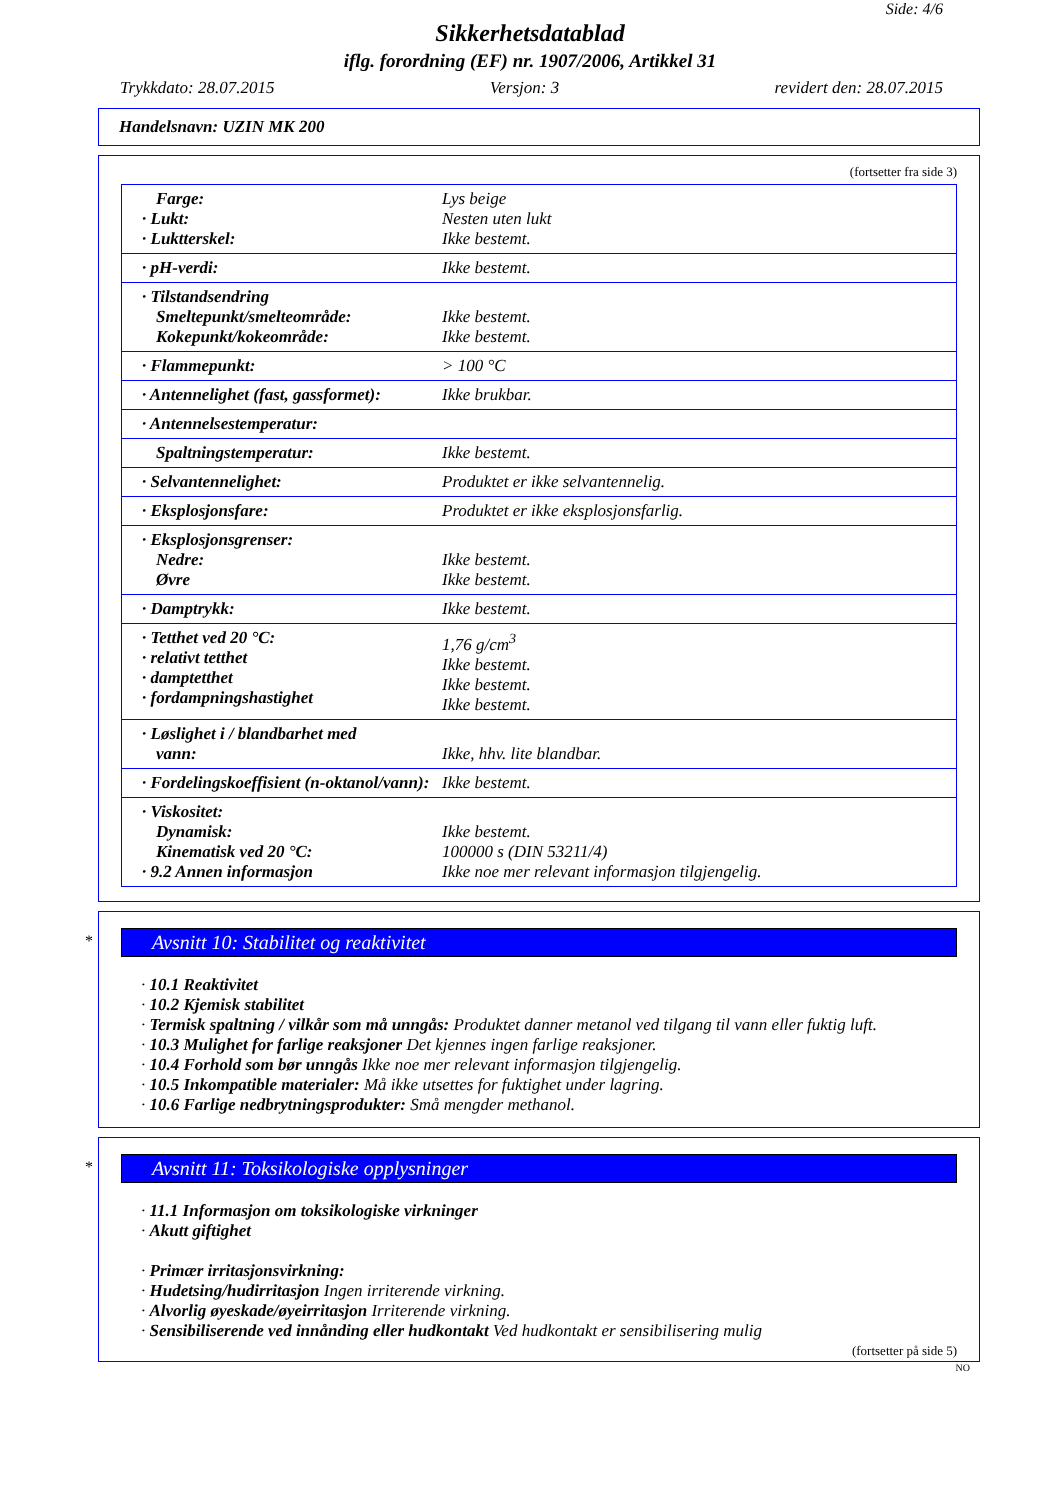Side: 4/6
Sikkerhetsdatablad
iflg. forordning (EF) nr. 1907/2006, Artikkel 31
Trykkdato: 28.07.2015 Versjon: 3 revidert den: 28.07.2015
Handelsnavn: UZIN MK 200
(fortsetter fra side 3)
| Farge: · Lukt: · Luktterskel: | Lys beige Nesten uten lukt Ikke bestemt. |
| · pH-verdi: | Ikke bestemt. |
| · Tilstandsendring Smeltepunkt/smelteområde: Kokepunkt/kokeområde: | Ikke bestemt. Ikke bestemt. |
| · Flammepunkt: | > 100 °C |
| · Antennelighet (fast, gassformet): | Ikke brukbar. |
| · Antennelsestemperatur: | |
| Spaltningstemperatur: | Ikke bestemt. |
| · Selvantennelighet: | Produktet er ikke selvantennelig. |
| · Eksplosjonsfare: | Produktet er ikke eksplosjonsfarlig. |
| · Eksplosjonsgrenser: Nedre: Øvre | Ikke bestemt. Ikke bestemt. |
| · Damptrykk: | Ikke bestemt. |
| · Tetthet ved 20 °C: · relativt tetthet · damptetthet · fordampningshastighet | 1,76 g/cm<sup>3</sup> Ikke bestemt. Ikke bestemt. Ikke bestemt. |
| · Løslighet i / blandbarhet med vann: | Ikke, hhv. lite blandbar. |
| · Fordelingskoeffisient (n-oktanol/vann): | Ikke bestemt. |
| · Viskositet: Dynamisk: Kinematisk ved 20 °C: · 9.2 Annen informasjon | Ikke bestemt. 100000 s (DIN 53211/4) Ikke noe mer relevant informasjon tilgjengelig. |
*
Avsnitt 10: Stabilitet og reaktivitet
· 10.1 Reaktivitet
· 10.2 Kjemisk stabilitet
· Termisk spaltning / vilkår som må unngås: Produktet danner metanol ved tilgang til vann eller fuktig luft.
· 10.3 Mulighet for farlige reaksjoner Det kjennes ingen farlige reaksjoner.
· 10.4 Forhold som bør unngås Ikke noe mer relevant informasjon tilgjengelig.
· 10.5 Inkompatible materialer: Må ikke utsettes for fuktighet under lagring.
· 10.6 Farlige nedbrytningsprodukter: Små mengder methanol.
*
Avsnitt 11: Toksikologiske opplysninger
· 11.1 Informasjon om toksikologiske virkninger
· Akutt giftighet
· Primær irritasjonsvirkning:
· Hudetsing/hudirritasjon Ingen irriterende virkning.
· Alvorlig øyeskade/øyeirritasjon Irriterende virkning.
· Sensibiliserende ved innånding eller hudkontakt Ved hudkontakt er sensibilisering mulig
(fortsetter på side 5)
NO